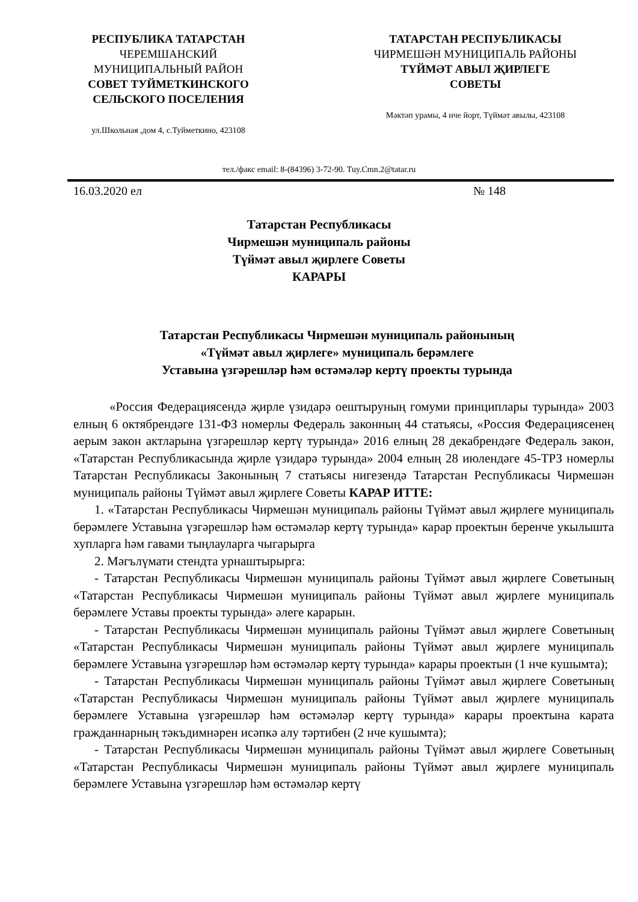РЕСПУБЛИКА ТАТАРСТАН
ЧЕРЕМШАНСКИЙ
МУНИЦИПАЛЬНЫЙ РАЙОН
СОВЕТ ТУЙМЕТКИНСКОГО
СЕЛЬСКОГО ПОСЕЛЕНИЯ
ул.Школьная ,дом 4, с.Туйметкино, 423108
ТАТАРСТАН РЕСПУБЛИКАСЫ
ЧИРМЕШӘН МУНИЦИПАЛЬ РАЙОНЫ
ТҮЙМӘТ АВЫЛ ҖИРЛЕГЕ
СОВЕТЫ
Мәктәп урамы, 4 нче йорт, Түймәт авылы, 423108
тел./факс email: 8-(84396) 3-72-90. Tuy.Cmn.2@tatar.ru
16.03.2020 ел № 148
Татарстан Республикасы
Чирмешән муниципаль районы
Түймәт авыл җирлеге Советы
КАРАРЫ
Татарстан Республикасы Чирмешән муниципаль районының
«Түймәт авыл җирлеге» муниципаль берәмлеге
Уставына үзгәрешләр һәм өстәмәләр кертү проекты турында
«Россия Федерациясендә җирле үзидарә оештыруның гомуми принциплары турында» 2003 елның 6 октябрендәге 131-ФЗ номерлы Федераль законның 44 статьясы, «Россия Федерациясенең аерым закон актларына үзгәрешләр кертү турында» 2016 елның 28 декабрендәге Федераль закон, «Татарстан Республикасында җирле үзидарә турында» 2004 елның 28 июлендәге 45-ТРЗ номерлы Татарстан Республикасы Законының 7 статьясы нигезендә Татарстан Республикасы Чирмешән муниципаль районы Түймәт авыл җирлеге Советы КАРАР ИТТЕ:
1. «Татарстан Республикасы Чирмешән муниципаль районы Түймәт авыл җирлеге муниципаль берәмлеге Уставына үзгәрешләр һәм өстәмәләр кертү турында» карар проектын беренче укылышта хупларга һәм гавами тыңлауларга чыгарырга
2. Мәгълүмати стендта урнаштырырга:
- Татарстан Республикасы Чирмешән муниципаль районы Түймәт авыл җирлеге Советының «Татарстан Республикасы Чирмешән муниципаль районы Түймәт авыл җирлеге муниципаль берәмлеге Уставы проекты турында» әлеге карарын.
- Татарстан Республикасы Чирмешән муниципаль районы Түймәт авыл җирлеге Советының «Татарстан Республикасы Чирмешән муниципаль районы Түймәт авыл җирлеге муниципаль берәмлеге Уставына үзгәрешләр һәм өстәмәләр кертү турында» карары проектын (1 нче кушымта);
- Татарстан Республикасы Чирмешән муниципаль районы Түймәт авыл җирлеге Советының «Татарстан Республикасы Чирмешән муниципаль районы Түймәт авыл җирлеге муниципаль берәмлеге Уставына үзгәрешләр һәм өстәмәләр кертү турында» карары проектына карата гражданнарның тәкъдимнәрен исәпкә алу тәртибен (2 нче кушымта);
- Татарстан Республикасы Чирмешән муниципаль районы Түймәт авыл җирлеге Советының «Татарстан Республикасы Чирмешән муниципаль районы Түймәт авыл җирлеге муниципаль берәмлеге Уставына үзгәрешләр һәм өстәмәләр кертү